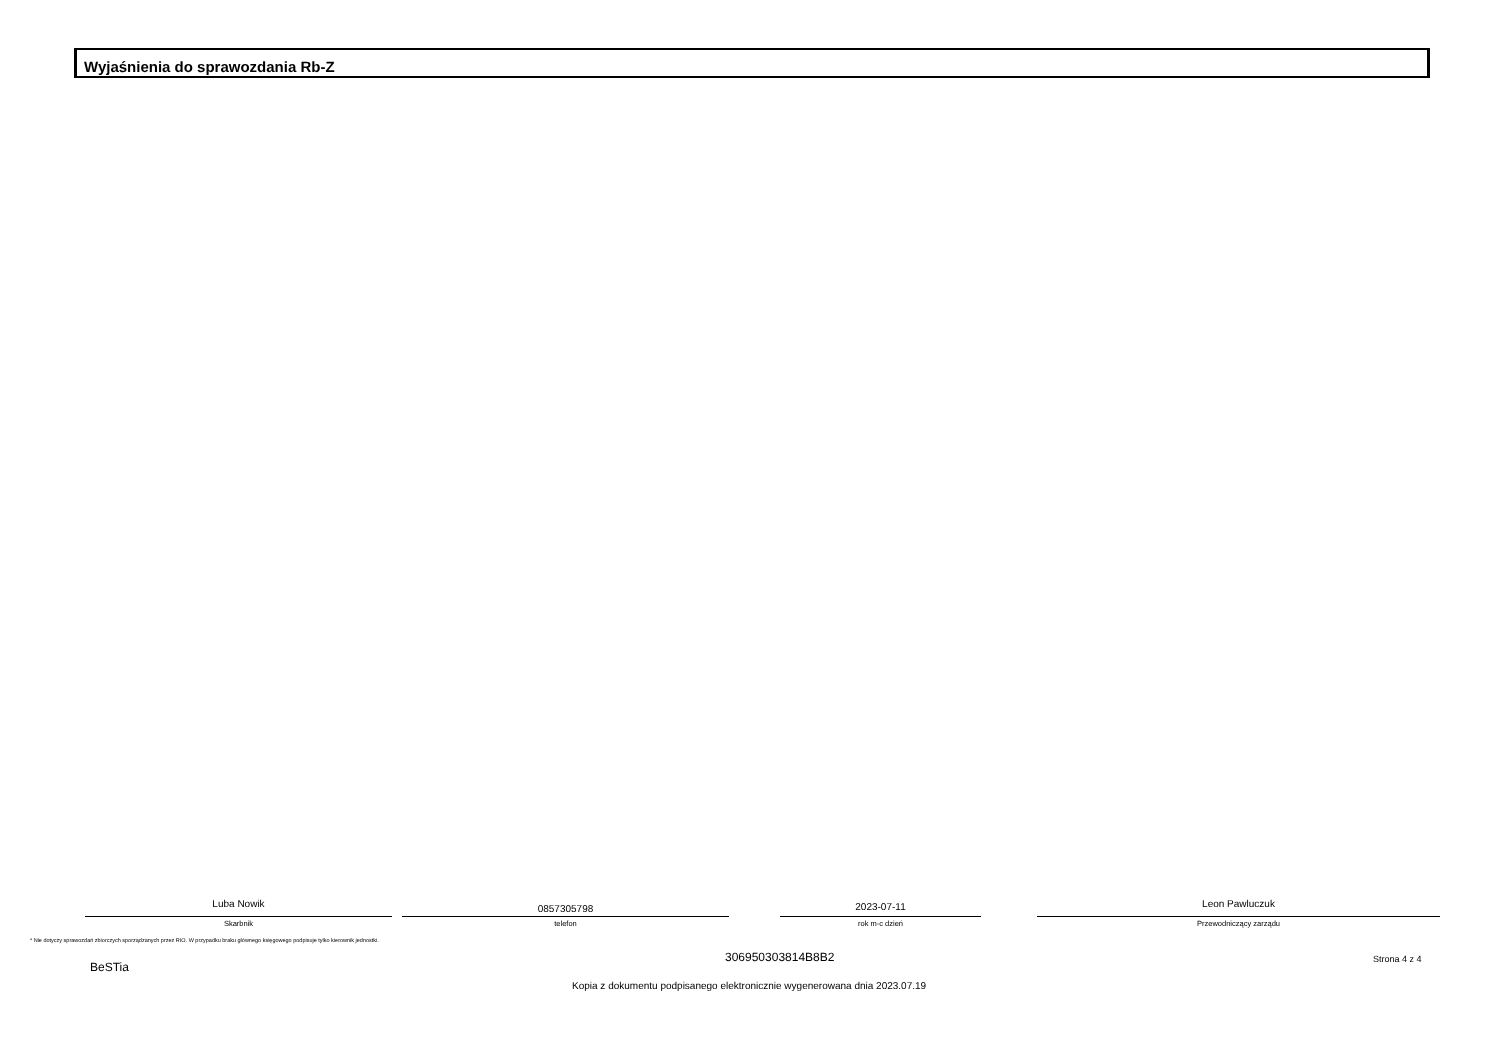Wyjaśnienia do sprawozdania Rb-Z
Luba Nowik
Skarbnik
0857305798
telefon
2023-07-11
rok m-c dzień
Leon Pawluczuk
Przewodniczący zarządu
* Nie dotyczy sprawozdań zbiorczych sporządzanych przez RIO. W przypadku braku głównego księgowego podpisuje tylko kierownik jednostki.
BeSTia
306950303814B8B2 Strona 4 z 4
Kopia z dokumentu podpisanego elektronicznie wygenerowana dnia 2023.07.19